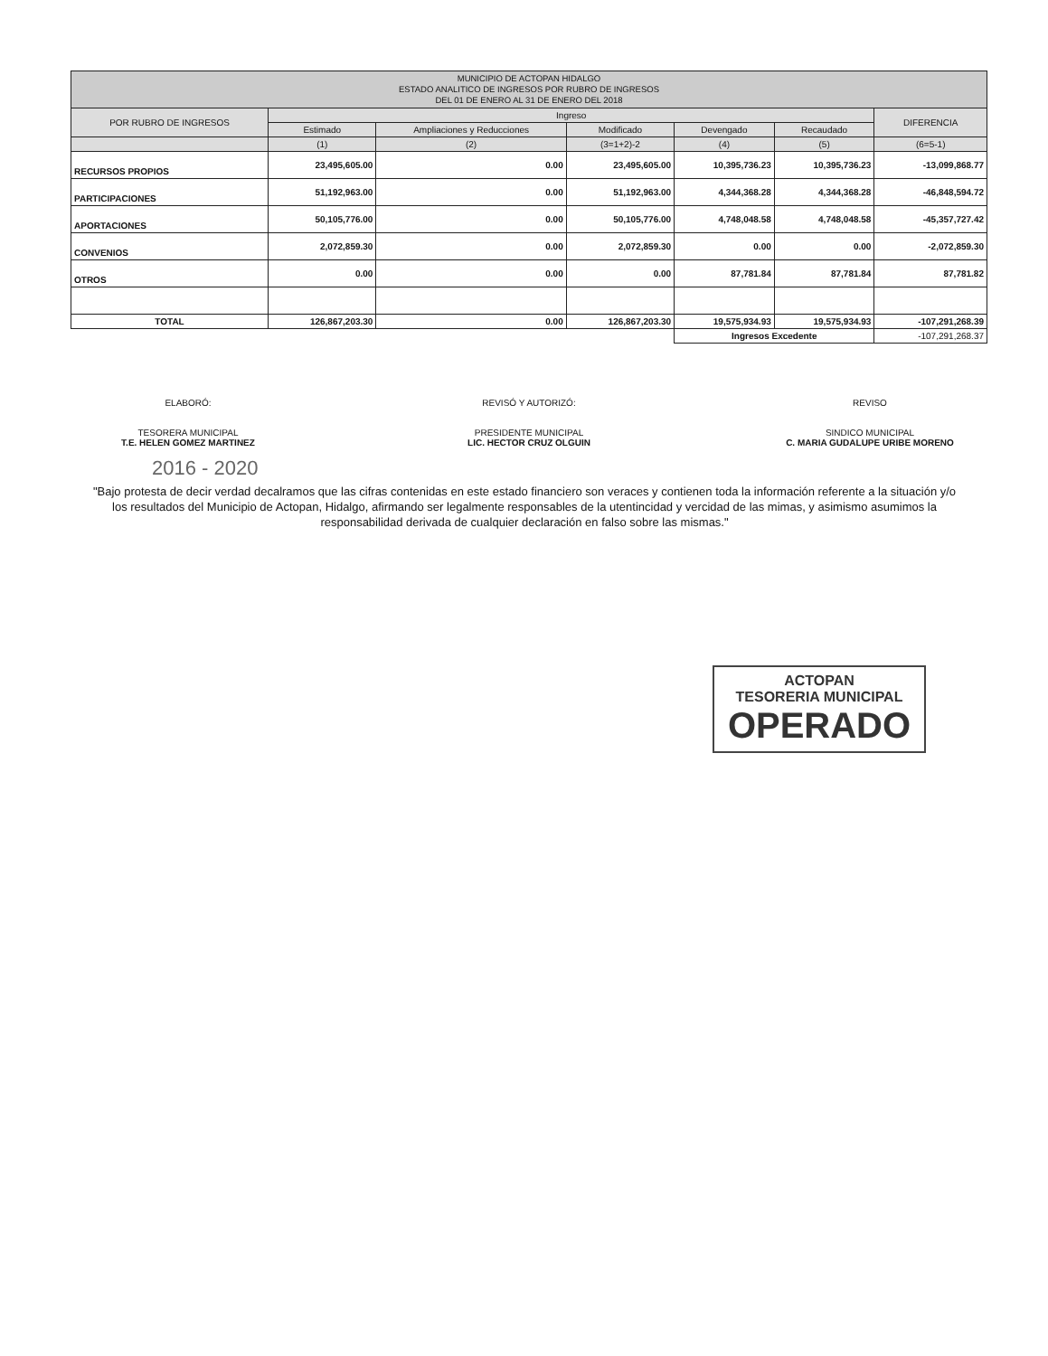| MUNICIPIO DE ACTOPAN HIDALGO ESTADO ANALITICO DE INGRESOS POR RUBRO DE INGRESOS DEL 01 DE ENERO AL 31 DE ENERO DEL 2018 | | | | | | |
| POR RUBRO DE INGRESOS | Ingreso | | | | | DIFERENCIA |
| | Estimado | Ampliaciones y Reducciones | Modificado | Devengado | Recaudado | |
| | (1) | (2) | (3=1+2)-2 | (4) | (5) | (6=5-1) |
| RECURSOS PROPIOS | 23,495,605.00 | 0.00 | 23,495,605.00 | 10,395,736.23 | 10,395,736.23 | -13,099,868.77 |
| PARTICIPACIONES | 51,192,963.00 | 0.00 | 51,192,963.00 | 4,344,368.28 | 4,344,368.28 | -46,848,594.72 |
| APORTACIONES | 50,105,776.00 | 0.00 | 50,105,776.00 | 4,748,048.58 | 4,748,048.58 | -45,357,727.42 |
| CONVENIOS | 2,072,859.30 | 0.00 | 2,072,859.30 | 0.00 | 0.00 | -2,072,859.30 |
| OTROS | 0.00 | 0.00 | 0.00 | 87,781.84 | 87,781.84 | 87,781.82 |
| TOTAL | 126,867,203.30 | 0.00 | 126,867,203.30 | 19,575,934.93 | 19,575,934.93 | -107,291,268.39 |
| | | | | Ingresos Excedente | | -107,291,268.37 |
ELABORÓ:
TESORERA MUNICIPAL
T.E. HELEN GOMEZ MARTINEZ
REVISÓ Y AUTORIZÓ:
PRESIDENTE MUNICIPAL
LIC. HECTOR CRUZ OLGUIN
REVISO
SINDICO MUNICIPAL
C. MARIA GUDALUPE URIBE MORENO
2016 - 2020
"Bajo protesta de decir verdad decalramos que las cifras contenidas en este estado financiero son veraces y contienen toda la información referente a la situación y/o los resultados del Municipio de Actopan, Hidalgo, afirmando ser legalmente responsables de la utentincidad y vercidad de las mimas, y asimismo asumimos la responsabilidad derivada de cualquier declaración en falso sobre las mismas."
ACTOPAN
TESORERIA MUNICIPAL
OPERADO